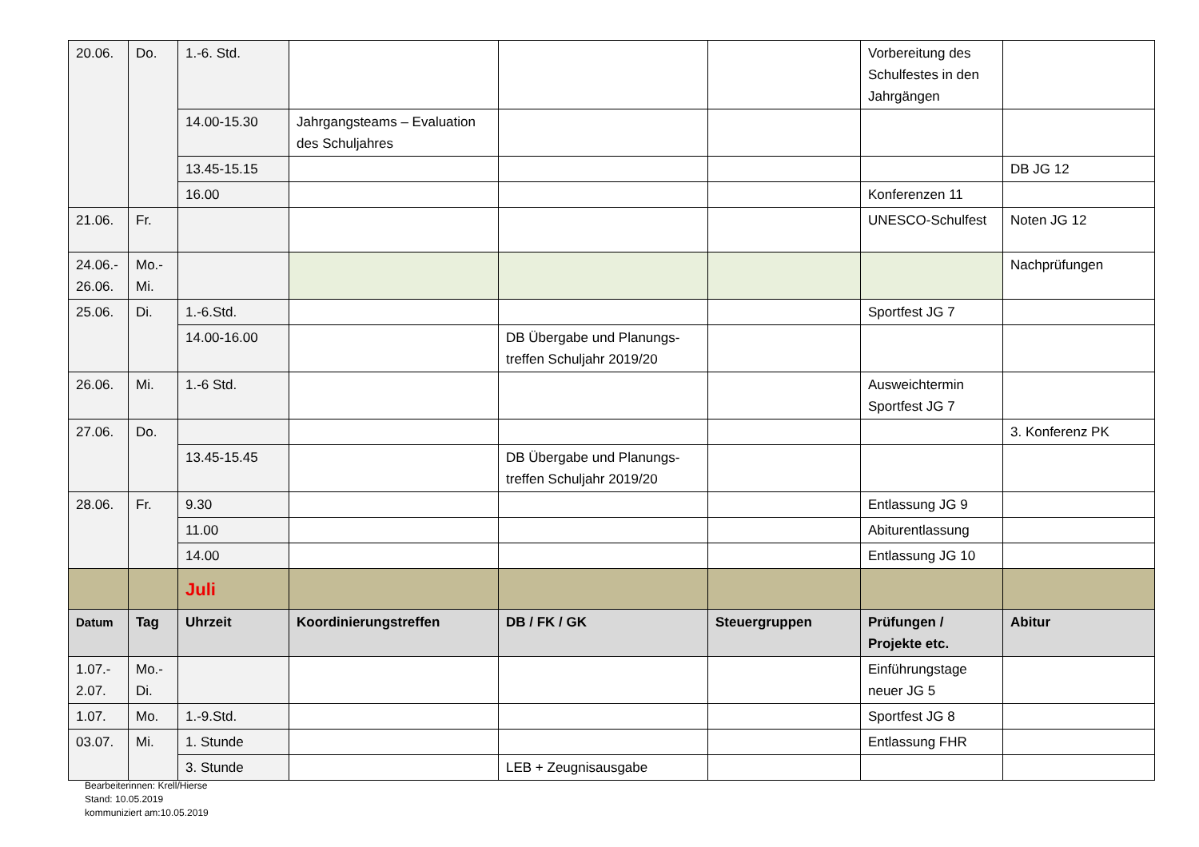| 20.06. | Do. | 1.-6. Std. | | | | Vorbereitung des Schulfestes in den Jahrgängen | |
| | | 14.00-15.30 | Jahrgangsteams – Evaluation des Schuljahres | | | | |
| | | 13.45-15.15 | | | | | DB JG 12 |
| | | 16.00 | | | | Konferenzen 11 | |
| 21.06. | Fr. | | | | | UNESCO-Schulfest | Noten JG 12 |
| 24.06.- 26.06. | Mo.- Mi. | | | | | | Nachprüfungen |
| 25.06. | Di. | 1.-6.Std. | | | | Sportfest JG 7 | |
| | | 14.00-16.00 | | DB Übergabe und Planungs-treffen Schuljahr 2019/20 | | | |
| 26.06. | Mi. | 1.-6 Std. | | | | Ausweichtermin Sportfest JG 7 | |
| 27.06. | Do. | | | | | | 3. Konferenz PK |
| | | 13.45-15.45 | | DB Übergabe und Planungs-treffen Schuljahr 2019/20 | | | |
| 28.06. | Fr. | 9.30 | | | | Entlassung JG 9 | |
| | | 11.00 | | | | Abiturentlassung | |
| | | 14.00 | | | | Entlassung JG 10 | |
| | | Juli | | | | | |
| Datum | Tag | Uhrzeit | Koordinierungstreffen | DB / FK / GK | Steuergruppen | Prüfungen / Projekte etc. | Abitur |
| 1.07.- 2.07. | Mo.- Di. | | | | | Einführungstage neuer JG 5 | |
| 1.07. | Mo. | 1.-9.Std. | | | | Sportfest JG 8 | |
| 03.07. | Mi. | 1. Stunde | | | | Entlassung FHR | |
| | | 3. Stunde | | LEB + Zeugnisausgabe | | | |
Bearbeiterinnen: Krell/Hierse
Stand: 10.05.2019
kommuniziert am:10.05.2019